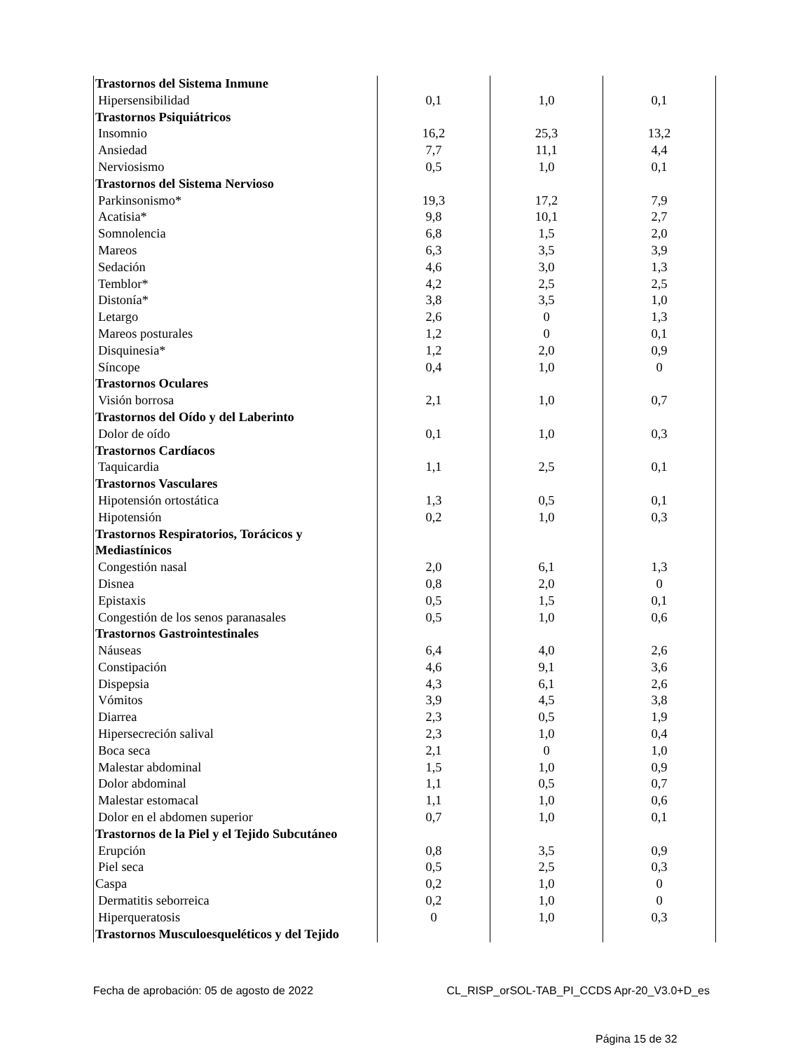| Trastornos del Sistema Inmune | | | |
| Hipersensibilidad | 0,1 | 1,0 | 0,1 |
| Trastornos Psiquiátricos | | | |
| Insomnio | 16,2 | 25,3 | 13,2 |
| Ansiedad | 7,7 | 11,1 | 4,4 |
| Nerviosismo | 0,5 | 1,0 | 0,1 |
| Trastornos del Sistema Nervioso | | | |
| Parkinsonismo* | 19,3 | 17,2 | 7,9 |
| Acatisia* | 9,8 | 10,1 | 2,7 |
| Somnolencia | 6,8 | 1,5 | 2,0 |
| Mareos | 6,3 | 3,5 | 3,9 |
| Sedación | 4,6 | 3,0 | 1,3 |
| Temblor* | 4,2 | 2,5 | 2,5 |
| Distonía* | 3,8 | 3,5 | 1,0 |
| Letargo | 2,6 | 0 | 1,3 |
| Mareos posturales | 1,2 | 0 | 0,1 |
| Disquinesia* | 1,2 | 2,0 | 0,9 |
| Síncope | 0,4 | 1,0 | 0 |
| Trastornos Oculares | | | |
| Visión borrosa | 2,1 | 1,0 | 0,7 |
| Trastornos del Oído y del Laberinto | | | |
| Dolor de oído | 0,1 | 1,0 | 0,3 |
| Trastornos Cardíacos | | | |
| Taquicardia | 1,1 | 2,5 | 0,1 |
| Trastornos Vasculares | | | |
| Hipotensión ortostática | 1,3 | 0,5 | 0,1 |
| Hipotensión | 0,2 | 1,0 | 0,3 |
| Trastornos Respiratorios, Torácicos y Mediastínicos | | | |
| Congestión nasal | 2,0 | 6,1 | 1,3 |
| Disnea | 0,8 | 2,0 | 0 |
| Epistaxis | 0,5 | 1,5 | 0,1 |
| Congestión de los senos paranasales | 0,5 | 1,0 | 0,6 |
| Trastornos Gastrointestinales | | | |
| Náuseas | 6,4 | 4,0 | 2,6 |
| Constipación | 4,6 | 9,1 | 3,6 |
| Dispepsia | 4,3 | 6,1 | 2,6 |
| Vómitos | 3,9 | 4,5 | 3,8 |
| Diarrea | 2,3 | 0,5 | 1,9 |
| Hipersecreción salival | 2,3 | 1,0 | 0,4 |
| Boca seca | 2,1 | 0 | 1,0 |
| Malestar abdominal | 1,5 | 1,0 | 0,9 |
| Dolor abdominal | 1,1 | 0,5 | 0,7 |
| Malestar estomacal | 1,1 | 1,0 | 0,6 |
| Dolor en el abdomen superior | 0,7 | 1,0 | 0,1 |
| Trastornos de la Piel y el Tejido Subcutáneo | | | |
| Erupción | 0,8 | 3,5 | 0,9 |
| Piel seca | 0,5 | 2,5 | 0,3 |
| Caspa | 0,2 | 1,0 | 0 |
| Dermatitis seborreica | 0,2 | 1,0 | 0 |
| Hiperqueratosis | 0 | 1,0 | 0,3 |
| Trastornos Musculoesqueléticos y del Tejido | | | |
Fecha de aprobación: 05 de agosto de 2022 CL_RISP_orSOL-TAB_PI_CCDS Apr-20_V3.0+D_es
Página 15 de 32